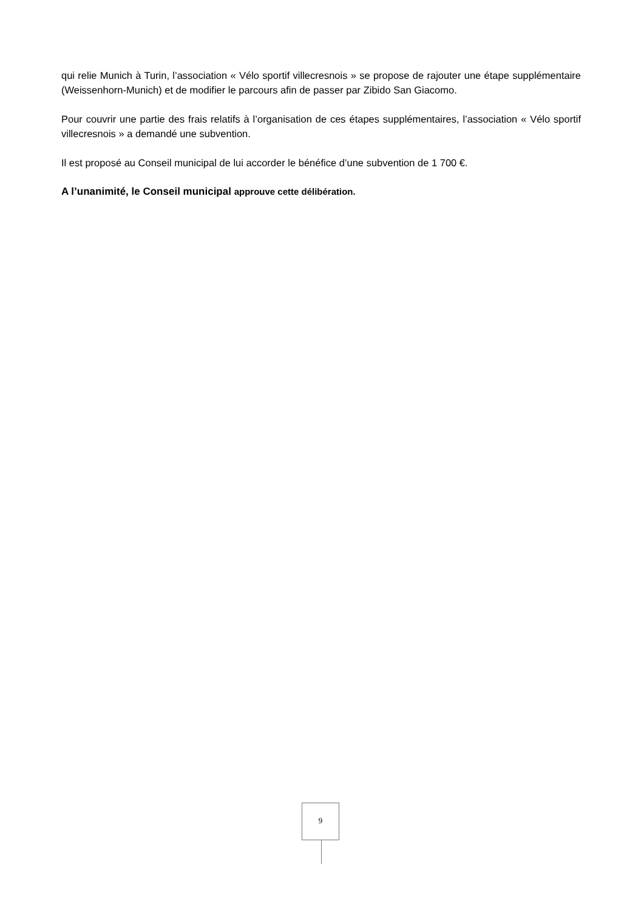qui relie Munich à Turin, l’association « Vélo sportif villecresnois » se propose de rajouter une étape supplémentaire (Weissenhorn-Munich) et de modifier le parcours afin de passer par Zibido San Giacomo.
Pour couvrir une partie des frais relatifs à l’organisation de ces étapes supplémentaires, l’association « Vélo sportif villecresnois » a demandé une subvention.
Il est proposé au Conseil municipal de lui accorder le bénéfice d’une subvention de 1 700 €.
A l’unanimité, le Conseil municipal approuve cette délibération.
9